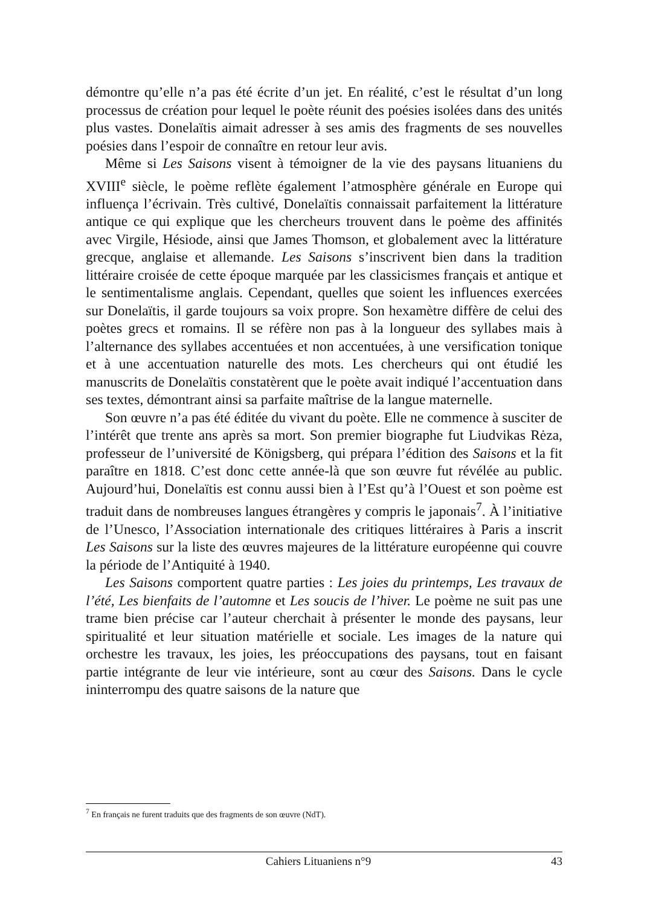démontre qu’elle n’a pas été écrite d’un jet. En réalité, c’est le résultat d’un long processus de création pour lequel le poète réunit des poésies isolées dans des unités plus vastes. Donelaïtis aimait adresser à ses amis des fragments de ses nouvelles poésies dans l’espoir de connaître en retour leur avis.
Même si Les Saisons visent à témoigner de la vie des paysans lituaniens du XVIII<sup>e</sup> siècle, le poème reflète également l’atmosphère générale en Europe qui influença l’écrivain. Très cultivé, Donelaïtis connaissait parfaitement la littérature antique ce qui explique que les chercheurs trouvent dans le poème des affinités avec Virgile, Hésiode, ainsi que James Thomson, et globalement avec la littérature grecque, anglaise et allemande. Les Saisons s’inscrivent bien dans la tradition littéraire croisée de cette époque marquée par les classicismes français et antique et le sentimentalisme anglais. Cependant, quelles que soient les influences exercées sur Donelaïtis, il garde toujours sa voix propre. Son hexamètre diffère de celui des poètes grecs et romains. Il se réfère non pas à la longueur des syllabes mais à l’alternance des syllabes accentuées et non accentuées, à une versification tonique et à une accentuation naturelle des mots. Les chercheurs qui ont étudié les manuscrits de Donelaïtis constatèrent que le poète avait indiqué l’accentuation dans ses textes, démontrant ainsi sa parfaite maîtrise de la langue maternelle.
Son œuvre n’a pas été éditée du vivant du poète. Elle ne commence à susciter de l’intérêt que trente ans après sa mort. Son premier biographe fut Liudvikas Rėza, professeur de l’université de Königsberg, qui prépara l’édition des Saisons et la fit paraître en 1818. C’est donc cette année-là que son œuvre fut révélée au public. Aujourd’hui, Donelaïtis est connu aussi bien à l’Est qu’à l’Ouest et son poème est traduit dans de nombreuses langues étrangères y compris le japonais<sup>7</sup>. À l’initiative de l’Unesco, l’Association internationale des critiques littéraires à Paris a inscrit Les Saisons sur la liste des œuvres majeures de la littérature européenne qui couvre la période de l’Antiquité à 1940.
Les Saisons comportent quatre parties : Les joies du printemps, Les travaux de l’été, Les bienfaits de l’automne et Les soucis de l’hiver. Le poème ne suit pas une trame bien précise car l’auteur cherchait à présenter le monde des paysans, leur spiritualité et leur situation matérielle et sociale. Les images de la nature qui orchestre les travaux, les joies, les préoccupations des paysans, tout en faisant partie intégrante de leur vie intérieure, sont au cœur des Saisons. Dans le cycle ininterrompu des quatre saisons de la nature que
<sup>7</sup> En français ne furent traduits que des fragments de son œuvre (NdT).
Cahiers Lituaniens n°9 43